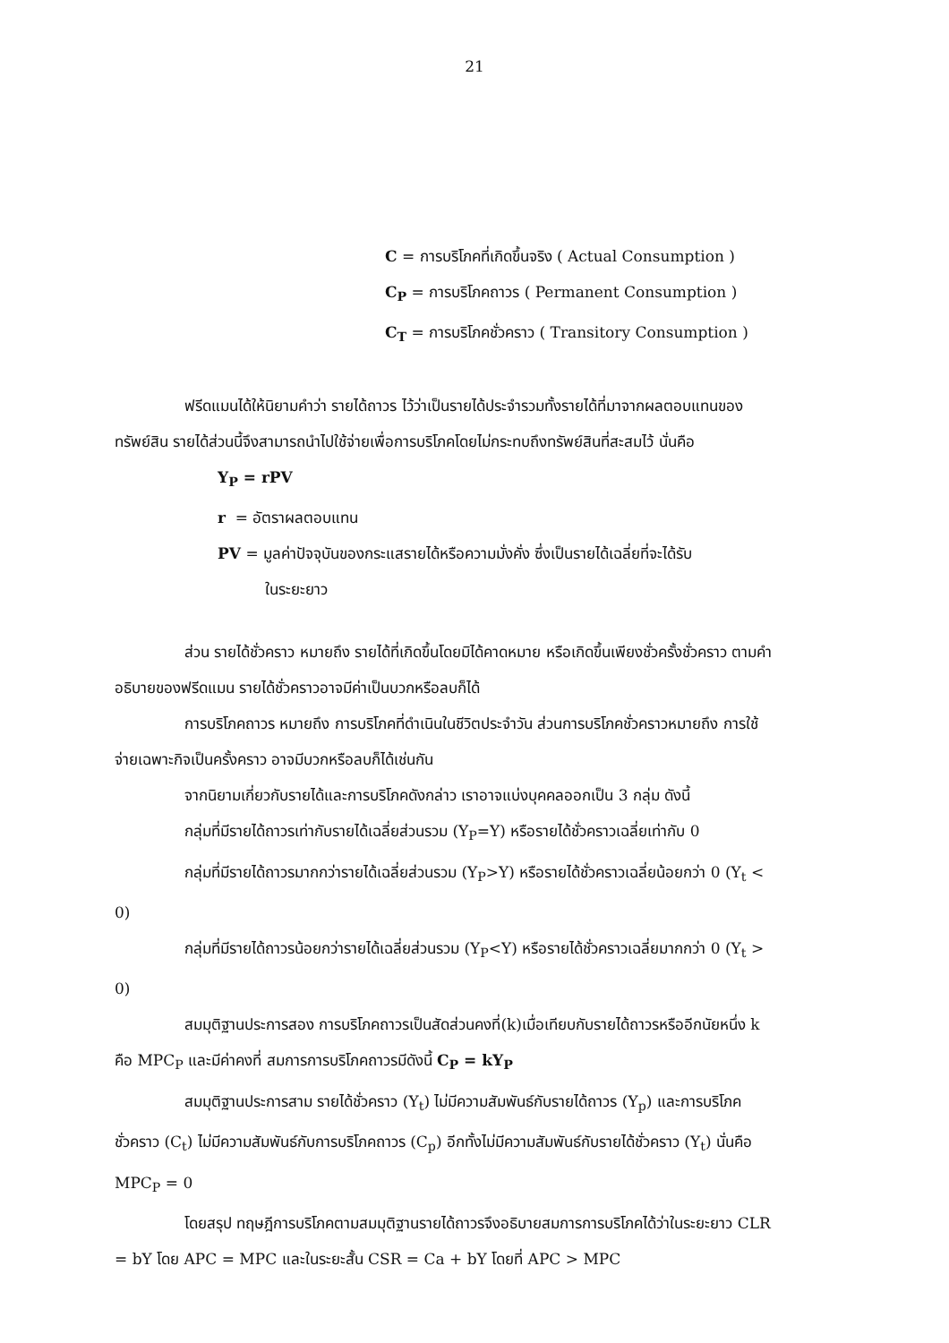21
C = การบริโภคที่เกิดขึ้นจริง ( Actual Consumption )
C<sub>P</sub> = การบริโภคถาวร ( Permanent Consumption )
C<sub>T</sub> = การบริโภคชั่วคราว ( Transitory Consumption )
ฟรีดแมนได้ให้นิยามคำว่า รายได้ถาวร ไว้ว่าเป็นรายได้ประจำรวมทั้งรายได้ที่มาจากผลตอบแทนของทรัพย์สิน รายได้ส่วนนี้จึงสามารถนำไปใช้จ่ายเพื่อการบริโภคโดยไม่กระทบถึงทรัพย์สินที่สะสมไว้ นั่นคือ
Y<sub>P</sub> = rPV
r = อัตราผลตอบแทน
PV = มูลค่าปัจจุบันของกระแสรายได้หรือความมั่งคั่ง ซึ่งเป็นรายได้เฉลี่ยที่จะได้รับ
ในระยะยาว
ส่วน รายได้ชั่วคราว หมายถึง รายได้ที่เกิดขึ้นโดยมิได้คาดหมาย หรือเกิดขึ้นเพียงชั่วครั้งชั่วคราว ตามคำอธิบายของฟรีดแมน รายได้ชั่วคราวอาจมีค่าเป็นบวกหรือลบก็ได้
การบริโภคถาวร หมายถึง การบริโภคที่ดำเนินในชีวิตประจำวัน ส่วนการบริโภคชั่วคราวหมายถึง การใช้จ่ายเฉพาะกิจเป็นครั้งคราว อาจมีบวกหรือลบก็ได้เช่นกัน
จากนิยามเกี่ยวกับรายได้และการบริโภคดังกล่าว เราอาจแบ่งบุคคลออกเป็น 3 กลุ่ม ดังนี้
กลุ่มที่มีรายได้ถาวรเท่ากับรายได้เฉลี่ยส่วนรวม (Y<sub>P</sub>=Y) หรือรายได้ชั่วคราวเฉลี่ยเท่ากับ 0
กลุ่มที่มีรายได้ถาวรมากกว่ารายได้เฉลี่ยส่วนรวม (Y<sub>P</sub>>Y) หรือรายได้ชั่วคราวเฉลี่ยน้อยกว่า 0 (Y<sub>t</sub> < 0)
กลุ่มที่มีรายได้ถาวรน้อยกว่ารายได้เฉลี่ยส่วนรวม (Y<sub>P</sub><Y) หรือรายได้ชั่วคราวเฉลี่ยมากกว่า 0 (Y<sub>t</sub> > 0)
สมมุติฐานประการสอง การบริโภคถาวรเป็นสัดส่วนคงที่(k)เมื่อเทียบกับรายได้ถาวรหรืออีกนัยหนึ่ง k คือ MPC<sub>P</sub> และมีค่าคงที่ สมการการบริโภคถาวรมีดังนี้ C<sub>P</sub> = kY<sub>P</sub>
สมมุติฐานประการสาม รายได้ชั่วคราว (Y<sub>t</sub>) ไม่มีความสัมพันธ์กับรายได้ถาวร (Y<sub>p</sub>) และการบริโภคชั่วคราว (C<sub>t</sub>) ไม่มีความสัมพันธ์กับการบริโภคถาวร (C<sub>p</sub>) อีกทั้งไม่มีความสัมพันธ์กับรายได้ชั่วคราว (Y<sub>t</sub>) นั่นคือ MPC<sub>P</sub> = 0
โดยสรุป ทฤษฎีการบริโภคตามสมมุติฐานรายได้ถาวรจึงอธิบายสมการการบริโภคได้ว่าในระยะยาว CLR = bY โดย APC = MPC และในระยะสั้น CSR = Ca + bY โดยที่ APC > MPC